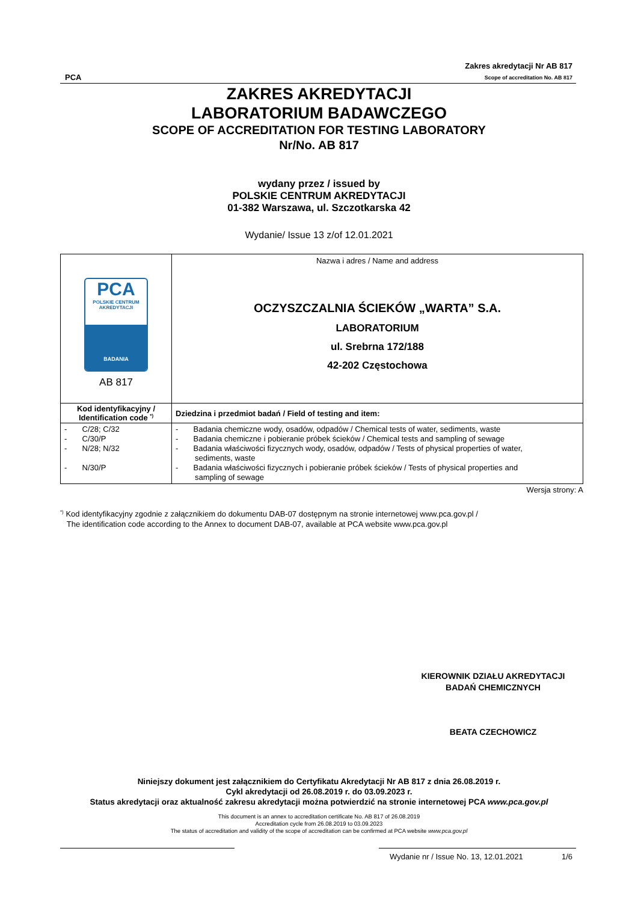PCA
Zakres akredytacji Nr AB 817
Scope of accreditation No. AB 817
ZAKRES AKREDYTACJI
LABORATORIUM BADAWCZEGO
SCOPE OF ACCREDITATION FOR TESTING LABORATORY
Nr/No. AB 817
wydany przez / issued by
POLSKIE CENTRUM AKREDYTACJI
01-382 Warszawa, ul. Szczotkarska 42
Wydanie/ Issue 13 z/of 12.01.2021
| PCA POLSKIE CENTRUM AKREDYTACJI BADANIA AB 817 | Nazwa i adres / Name and address OCZYSZCZALNIA ŚCIEKÓW „WARTA” S.A. LABORATORIUM ul. Srebrna 172/188 42-202 Częstochowa |
| Kod identyfikacyjny / Identification code <sup>*)</sup> | Dziedzina i przedmiot badań / Field of testing and item: |
| - C/28; C/32 - C/30/P - N/28; N/32 - N/30/P | - Badania chemiczne wody, osadów, odpadów / Chemical tests of water, sediments, waste - Badania chemiczne i pobieranie próbek ścieków / Chemical tests and sampling of sewage - Badania właściwości fizycznych wody, osadów, odpadów / Tests of physical properties of water, sediments, waste - Badania właściwości fizycznych i pobieranie próbek ścieków / Tests of physical properties and sampling of sewage |
Wersja strony: A
<sup>*)</sup> Kod identyfikacyjny zgodnie z załącznikiem do dokumentu DAB-07 dostępnym na stronie internetowej www.pca.gov.pl /
The identification code according to the Annex to document DAB-07, available at PCA website www.pca.gov.pl
KIEROWNIK DZIAŁU AKREDYTACJI
BADAŃ CHEMICZNYCH
BEATA CZECHOWICZ
Niniejszy dokument jest załącznikiem do Certyfikatu Akredytacji Nr AB 817 z dnia 26.08.2019 r.
Cykl akredytacji od 26.08.2019 r. do 03.09.2023 r.
Status akredytacji oraz aktualność zakresu akredytacji można potwierdzić na stronie internetowej PCA www.pca.gov.pl
This document is an annex to accreditation certificate No. AB 817 of 26.08.2019
Accreditation cycle from 26.08.2019 to 03.09.2023
The status of accreditation and validity of the scope of accreditation can be confirmed at PCA website www.pca.gov.pl
Wydanie nr / Issue No. 13, 12.01.2021 1/6